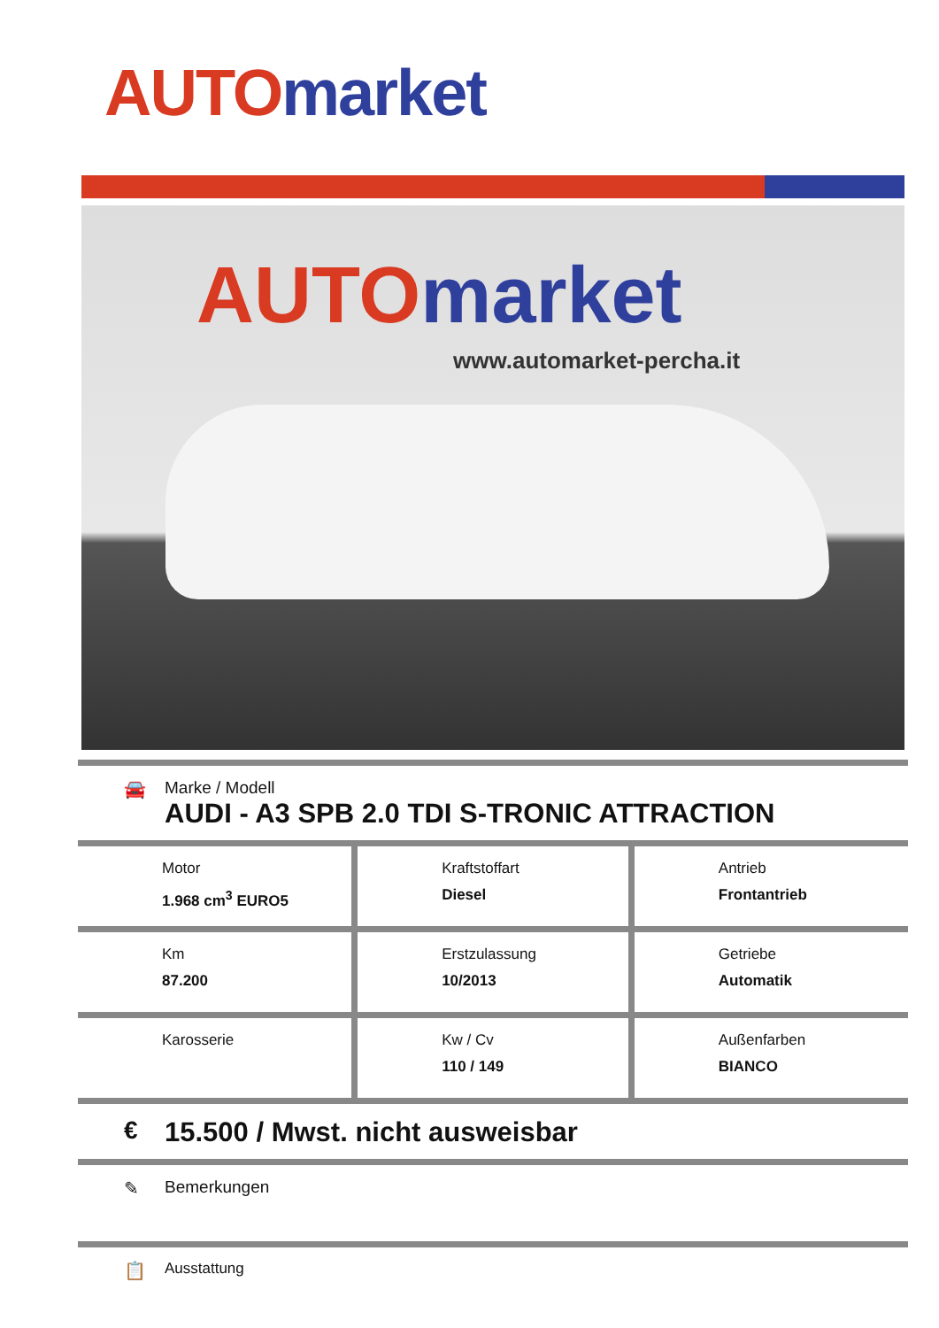AUTO market
AUTO market
www.automarket-percha.it
🚘
Marke / Modell
AUDI - A3 SPB 2.0 TDI S-TRONIC ATTRACTION
| Motor 1.968 cm<sup>3</sup> EURO5 | Kraftstoffart Diesel | Antrieb Frontantrieb |
| Km 87.200 | Erstzulassung 10/2013 | Getriebe Automatik |
| Karosserie | Kw / Cv 110 / 149 | Außenfarben BIANCO |
€ 15.500 / Mwst. nicht ausweisbar
✎ Bemerkungen
📋 Ausstattung